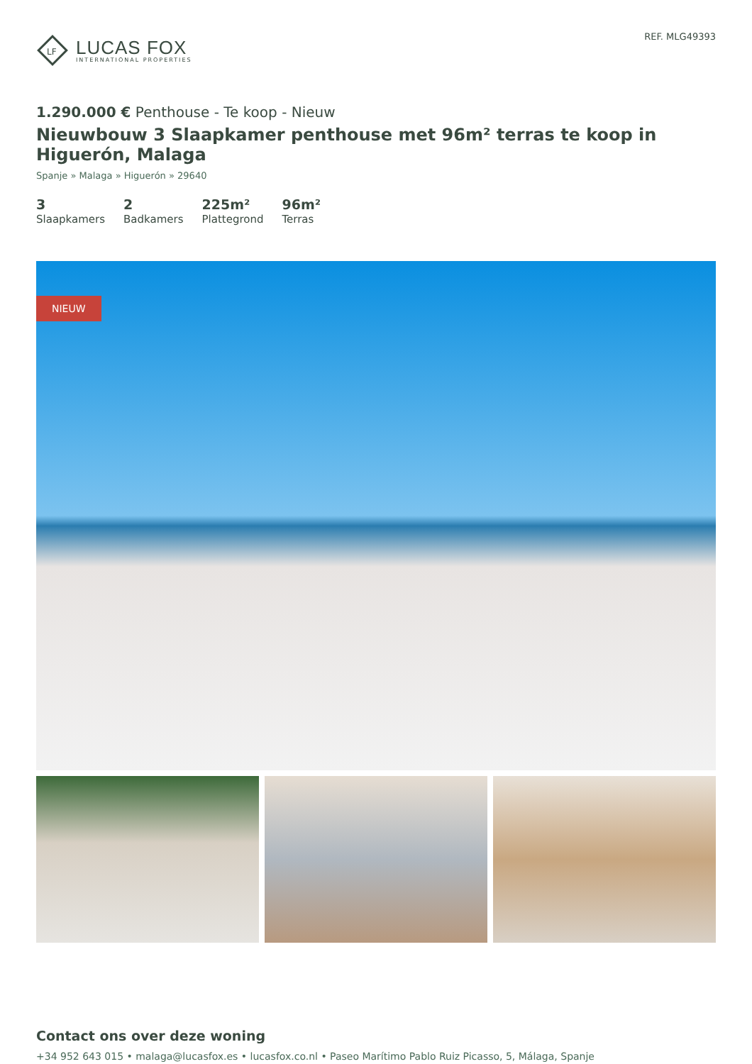LF
LUCAS FOX
INTERNATIONAL PROPERTIES
REF. MLG49393
1.290.000 € Penthouse - Te koop - Nieuw
Nieuwbouw 3 Slaapkamer penthouse met 96m² terras te koop in Higuerón, Malaga
Spanje » Malaga » Higuerón » 29640
3
Slaapkamers
2
Badkamers
225m²
Plattegrond
96m²
Terras
NIEUW
Contact ons over deze woning
+34 952 643 015 • malaga@lucasfox.es • lucasfox.co.nl • Paseo Marítimo Pablo Ruiz Picasso, 5, Málaga, Spanje